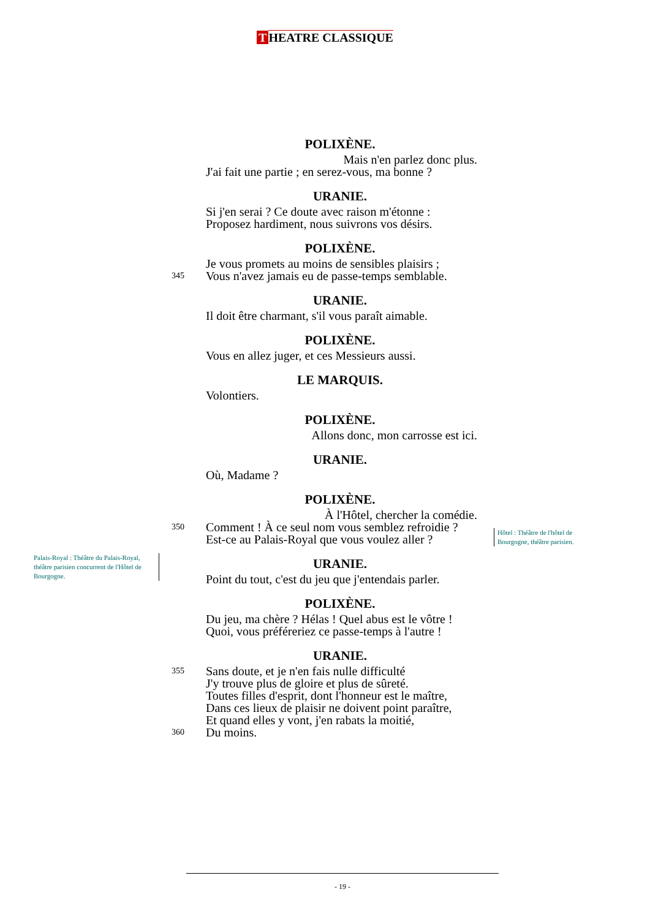T HEATRE CLASSIQUE
POLIXÈNE.
Mais n'en parlez donc plus.
J'ai fait une partie ; en serez-vous, ma bonne ?
URANIE.
Si j'en serai ? Ce doute avec raison m'étonne :
Proposez hardiment, nous suivrons vos désirs.
POLIXÈNE.
Je vous promets au moins de sensibles plaisirs ;
345 Vous n'avez jamais eu de passe-temps semblable.
URANIE.
Il doit être charmant, s'il vous paraît aimable.
POLIXÈNE.
Vous en allez juger, et ces Messieurs aussi.
LE MARQUIS.
Volontiers.
POLIXÈNE.
Allons donc, mon carrosse est ici.
URANIE.
Où, Madame ?
POLIXÈNE.
À l'Hôtel, chercher la comédie.
350 Comment ! À ce seul nom vous semblez refroidie ?
Est-ce au Palais-Royal que vous voulez aller ?
URANIE.
Point du tout, c'est du jeu que j'entendais parler.
POLIXÈNE.
Du jeu, ma chère ? Hélas ! Quel abus est le vôtre !
Quoi, vous préféreriez ce passe-temps à l'autre !
URANIE.
355 Sans doute, et je n'en fais nulle difficulté
J'y trouve plus de gloire et plus de sûreté.
Toutes filles d'esprit, dont l'honneur est le maître,
Dans ces lieux de plaisir ne doivent point paraître,
Et quand elles y vont, j'en rabats la moitié,
360 Du moins.
Hôtel : Théâtre de l'hôtel de
Bourgogne, théâtre parisien.
Palais-Royal : Théâtre du Palais-Royal, théâtre parisien concurrent de l'Hôtel de Bourgogne.
- 19 -